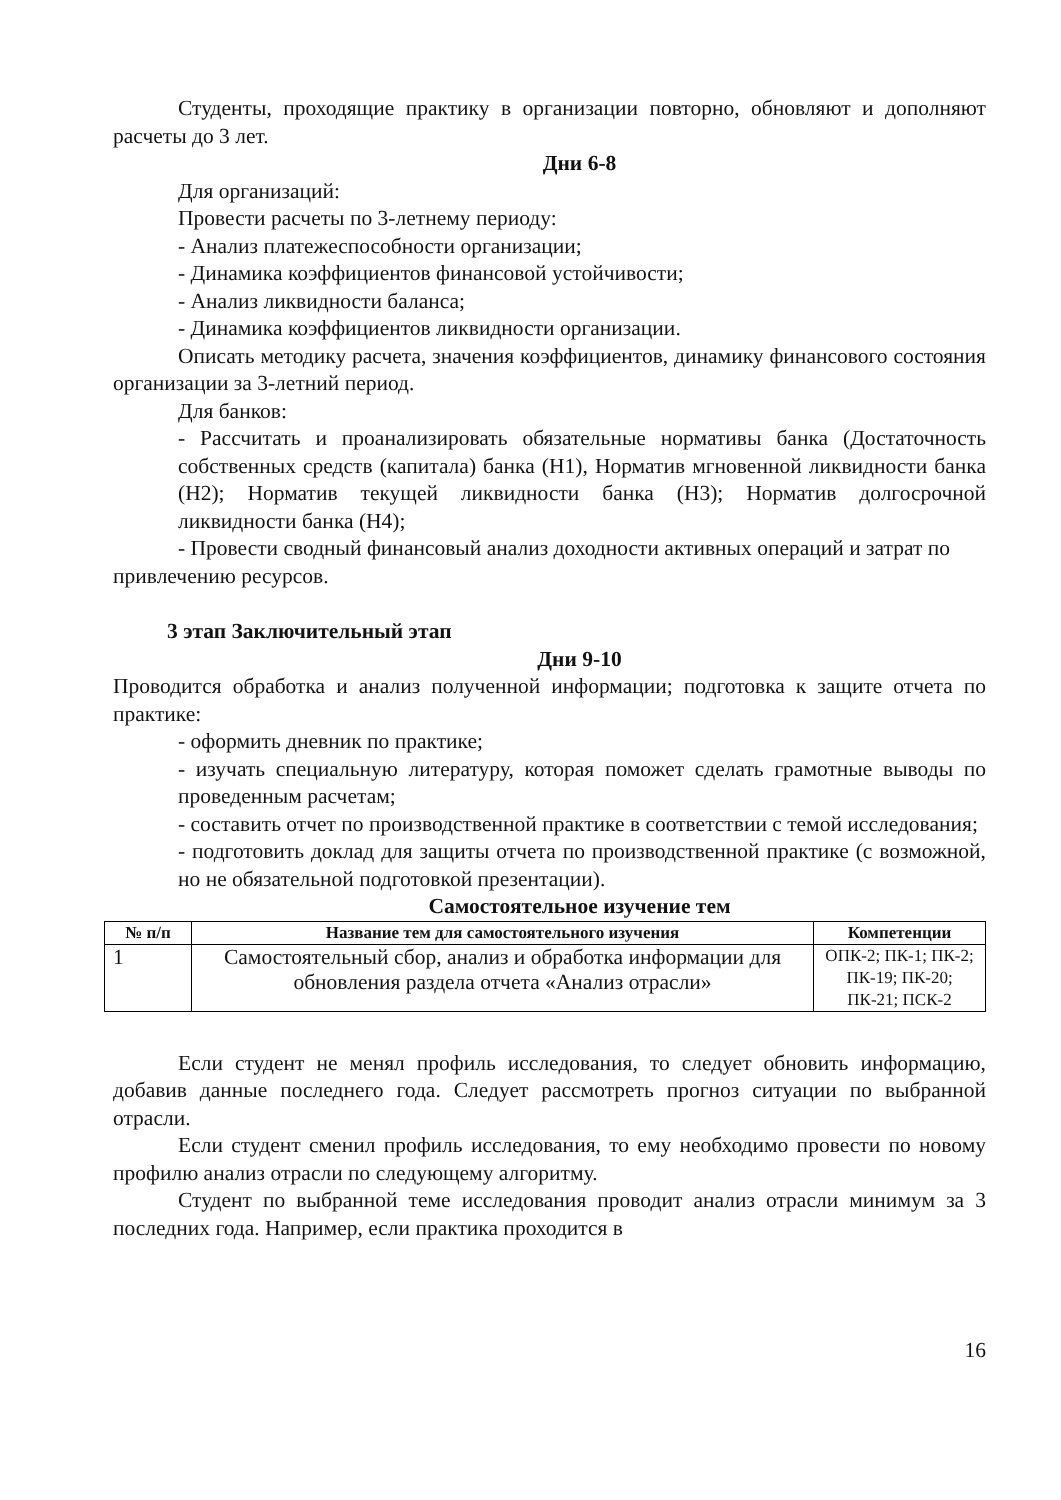Студенты, проходящие практику в организации повторно, обновляют и дополняют расчеты до 3 лет.
Дни 6-8
Для организаций:
Провести расчеты по 3-летнему периоду:
- Анализ платежеспособности организации;
- Динамика коэффициентов финансовой устойчивости;
- Анализ ликвидности баланса;
- Динамика коэффициентов ликвидности организации.
Описать методику расчета, значения коэффициентов, динамику финансового состояния организации за 3-летний период.
Для банков:
- Рассчитать и проанализировать обязательные нормативы банка (Достаточность собственных средств (капитала) банка (Н1), Норматив мгновенной ликвидности банка (Н2); Норматив текущей ликвидности банка (Н3); Норматив долгосрочной ликвидности банка (Н4);
- Провести сводный финансовый анализ доходности активных операций и затрат по привлечению ресурсов.
3 этап Заключительный этап
Дни 9-10
Проводится обработка и анализ полученной информации; подготовка к защите отчета по практике:
- оформить дневник по практике;
- изучать специальную литературу, которая поможет сделать грамотные выводы по проведенным расчетам;
- составить отчет по производственной практике в соответствии с темой исследования;
- подготовить доклад для защиты отчета по производственной практике (с возможной, но не обязательной подготовкой презентации).
Самостоятельное изучение тем
| № п/п | Название тем для самостоятельного изучения | Компетенции |
| --- | --- | --- |
| 1 | Самостоятельный сбор, анализ и обработка информации для обновления раздела отчета «Анализ отрасли» | ОПК-2; ПК-1; ПК-2; ПК-19; ПК-20; ПК-21; ПСК-2 |
Если студент не менял профиль исследования, то следует обновить информацию, добавив данные последнего года. Следует рассмотреть прогноз ситуации по выбранной отрасли.
Если студент сменил профиль исследования, то ему необходимо провести по новому профилю анализ отрасли по следующему алгоритму.
Студент по выбранной теме исследования проводит анализ отрасли минимум за 3 последних года. Например, если практика проходится в
16